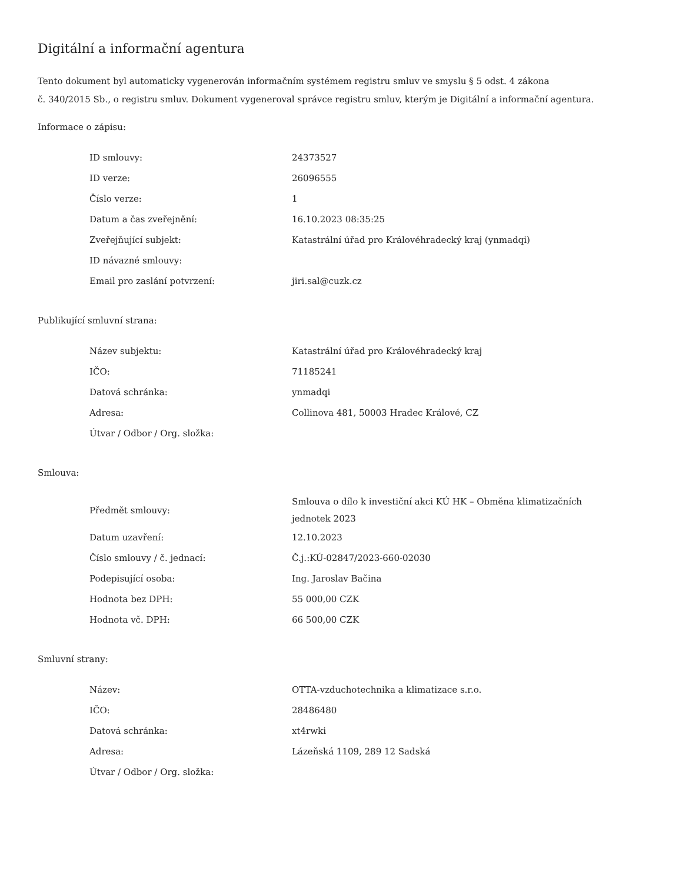Digitální a informační agentura
Tento dokument byl automaticky vygenerován informačním systémem registru smluv ve smyslu § 5 odst. 4 zákona
č. 340/2015 Sb., o registru smluv. Dokument vygeneroval správce registru smluv, kterým je Digitální a informační agentura.
Informace o zápisu:
| ID smlouvy: | 24373527 |
| ID verze: | 26096555 |
| Číslo verze: | 1 |
| Datum a čas zveřejnění: | 16.10.2023 08:35:25 |
| Zveřejňující subjekt: | Katastrální úřad pro Královéhradecký kraj (ynmadqi) |
| ID návazné smlouvy: | |
| Email pro zaslání potvrzení: | jiri.sal@cuzk.cz |
Publikující smluvní strana:
| Název subjektu: | Katastrální úřad pro Královéhradecký kraj |
| IČO: | 71185241 |
| Datová schránka: | ynmadqi |
| Adresa: | Collinova 481, 50003 Hradec Králové, CZ |
| Útvar / Odbor / Org. složka: | |
Smlouva:
| Předmět smlouvy: | Smlouva o dílo k investiční akci KÚ HK – Obměna klimatizačních jednotek 2023 |
| Datum uzavření: | 12.10.2023 |
| Číslo smlouvy / č. jednací: | Č.j.:KÚ-02847/2023-660-02030 |
| Podepisující osoba: | Ing. Jaroslav Bačina |
| Hodnota bez DPH: | 55 000,00 CZK |
| Hodnota vč. DPH: | 66 500,00 CZK |
Smluvní strany:
| Název: | OTTA-vzduchotechnika a klimatizace s.r.o. |
| IČO: | 28486480 |
| Datová schránka: | xt4rwki |
| Adresa: | Lázeňská 1109, 289 12 Sadská |
| Útvar / Odbor / Org. složka: | |